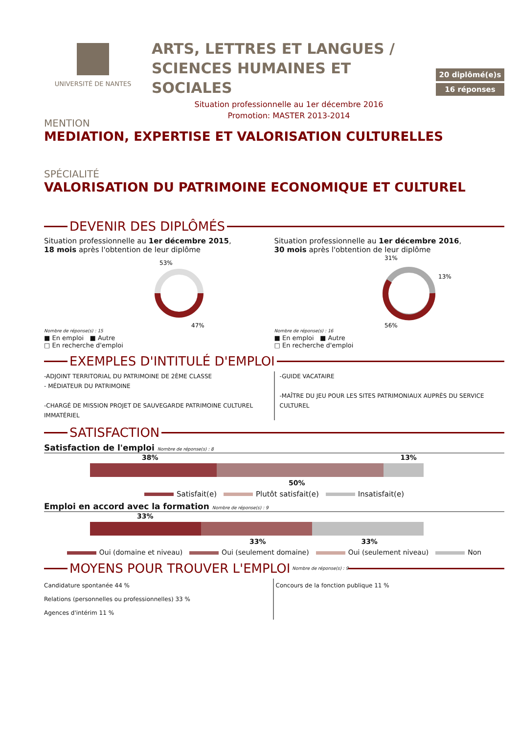UNIVERSITÉ DE NANTES
ARTS, LETTRES ET LANGUES /
SCIENCES HUMAINES ET SOCIALES
Situation professionnelle au 1er décembre 2016
Promotion: MASTER 2013-2014
20 diplômé(e)s
16 réponses
MENTION
MEDIATION, EXPERTISE ET VALORISATION CULTURELLES
SPÉCIALITÉ
VALORISATION DU PATRIMOINE ECONOMIQUE ET CULTUREL
DEVENIR DES DIPLÔMÉS
Situation professionnelle au 1er décembre 2015,
18 mois après l'obtention de leur diplôme
Nombre de réponse(s) : 15
53%
47%
■ En emploi ■ Autre
□ En recherche d'emploi
Situation professionnelle au 1er décembre 2016,
30 mois après l'obtention de leur diplôme
Nombre de réponse(s) : 16
31%
13%
56%
■ En emploi ■ Autre
□ En recherche d'emploi
EXEMPLES D'INTITULÉ D'EMPLOI
-ADJOINT TERRITORIAL DU PATRIMOINE DE 2ÈME CLASSE
- MÉDIATEUR DU PATRIMOINE
-CHARGÉ DE MISSION PROJET DE SAUVEGARDE PATRIMOINE CULTUREL IMMATÉRIEL
-GUIDE VACATAIRE
-MAÎTRE DU JEU POUR LES SITES PATRIMONIAUX AUPRÈS DU SERVICE CULTUREL
SATISFACTION
Satisfaction de l'emploi Nombre de réponse(s) : 8
38% 13%
50%
Satisfait(e) Plutôt satisfait(e) Insatisfait(e)
Emploi en accord avec la formation Nombre de réponse(s) : 9
33%
33% 33%
Oui (domaine et niveau) Oui (seulement domaine) Oui (seulement niveau) Non
MOYENS POUR TROUVER L'EMPLOI
Nombre de réponse(s) : 9
Candidature spontanée 44 %
Relations (personnelles ou professionnelles) 33 %
Agences d'intérim 11 %
Concours de la fonction publique 11 %